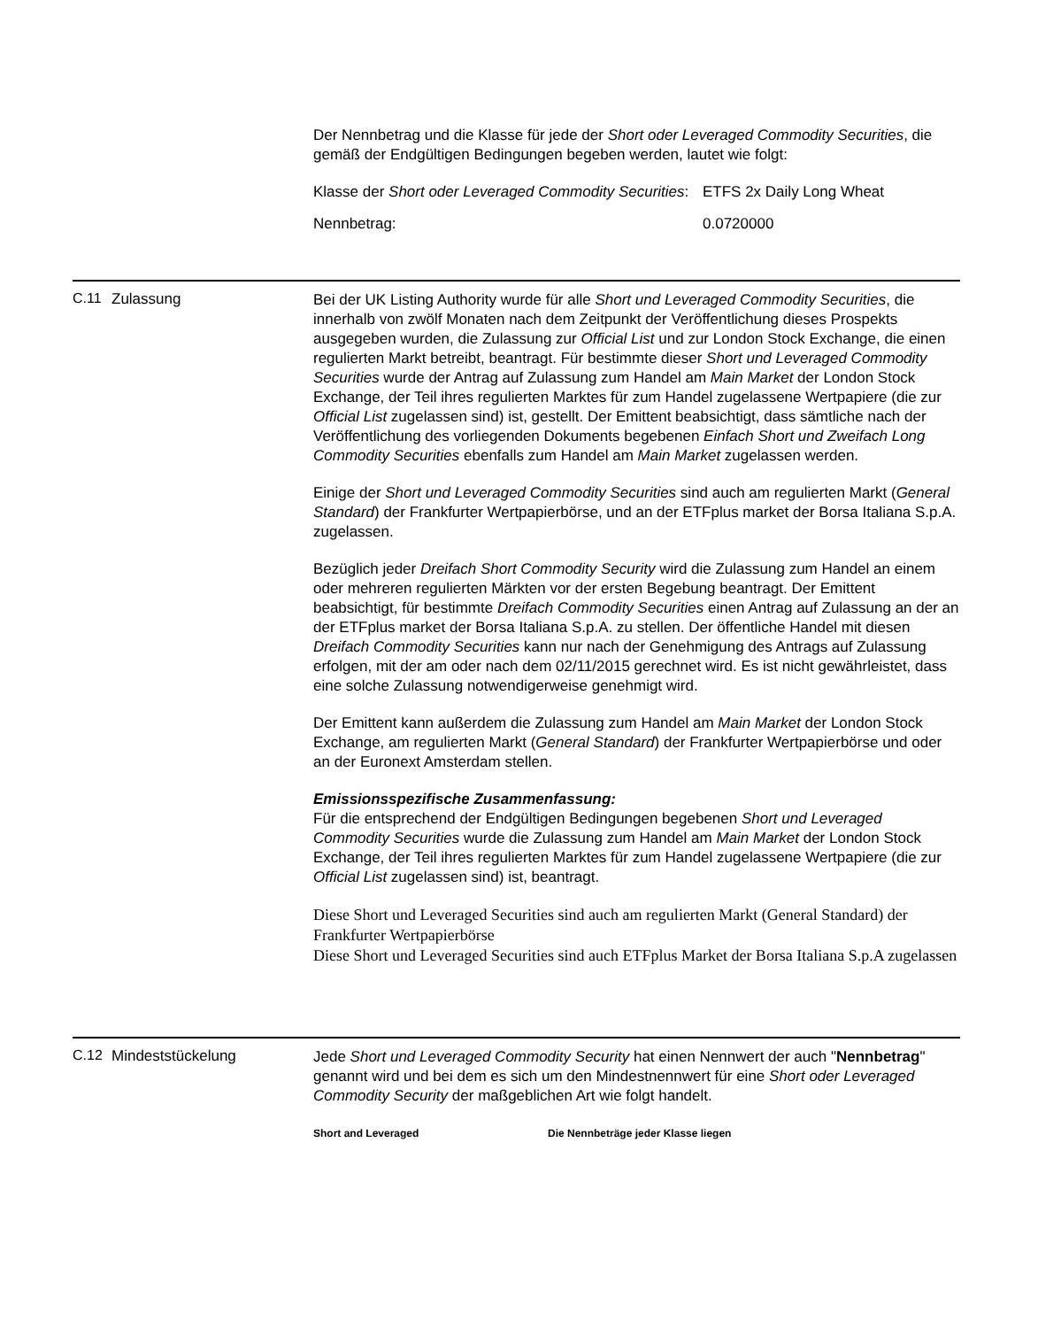Der Nennbetrag und die Klasse für jede der Short oder Leveraged Commodity Securities, die gemäß der Endgültigen Bedingungen begeben werden, lautet wie folgt:
| Klasse der Short oder Leveraged Commodity Securities : | ETFS 2x Daily Long Wheat |
| Nennbetrag: | 0.0720000 |
C.11 Zulassung
Bei der UK Listing Authority wurde für alle Short und Leveraged Commodity Securities, die innerhalb von zwölf Monaten nach dem Zeitpunkt der Veröffentlichung dieses Prospekts ausgegeben wurden, die Zulassung zur Official List und zur London Stock Exchange, die einen regulierten Markt betreibt, beantragt. Für bestimmte dieser Short und Leveraged Commodity Securities wurde der Antrag auf Zulassung zum Handel am Main Market der London Stock Exchange, der Teil ihres regulierten Marktes für zum Handel zugelassene Wertpapiere (die zur Official List zugelassen sind) ist, gestellt. Der Emittent beabsichtigt, dass sämtliche nach der Veröffentlichung des vorliegenden Dokuments begebenen Einfach Short und Zweifach Long Commodity Securities ebenfalls zum Handel am Main Market zugelassen werden.
Einige der Short und Leveraged Commodity Securities sind auch am regulierten Markt (General Standard) der Frankfurter Wertpapierbörse, und an der ETFplus market der Borsa Italiana S.p.A. zugelassen.
Bezüglich jeder Dreifach Short Commodity Security wird die Zulassung zum Handel an einem oder mehreren regulierten Märkten vor der ersten Begebung beantragt. Der Emittent beabsichtigt, für bestimmte Dreifach Commodity Securities einen Antrag auf Zulassung an der an der ETFplus market der Borsa Italiana S.p.A. zu stellen. Der öffentliche Handel mit diesen Dreifach Commodity Securities kann nur nach der Genehmigung des Antrags auf Zulassung erfolgen, mit der am oder nach dem 02/11/2015 gerechnet wird. Es ist nicht gewährleistet, dass eine solche Zulassung notwendigerweise genehmigt wird.
Der Emittent kann außerdem die Zulassung zum Handel am Main Market der London Stock Exchange, am regulierten Markt (General Standard) der Frankfurter Wertpapierbörse und oder an der Euronext Amsterdam stellen.
Emissionsspezifische Zusammenfassung:
Für die entsprechend der Endgültigen Bedingungen begebenen Short und Leveraged Commodity Securities wurde die Zulassung zum Handel am Main Market der London Stock Exchange, der Teil ihres regulierten Marktes für zum Handel zugelassene Wertpapiere (die zur Official List zugelassen sind) ist, beantragt.
Diese Short und Leveraged Securities sind auch am regulierten Markt (General Standard) der Frankfurter Wertpapierbörse
Diese Short und Leveraged Securities sind auch ETFplus Market der Borsa Italiana S.p.A zugelassen
C.12 Mindeststückelung
Jede Short und Leveraged Commodity Security hat einen Nennwert der auch "Nennbetrag" genannt wird und bei dem es sich um den Mindestnennwert für eine Short oder Leveraged Commodity Security der maßgeblichen Art wie folgt handelt.
| Short and Leveraged | Die Nennbeträge jeder Klasse liegen |